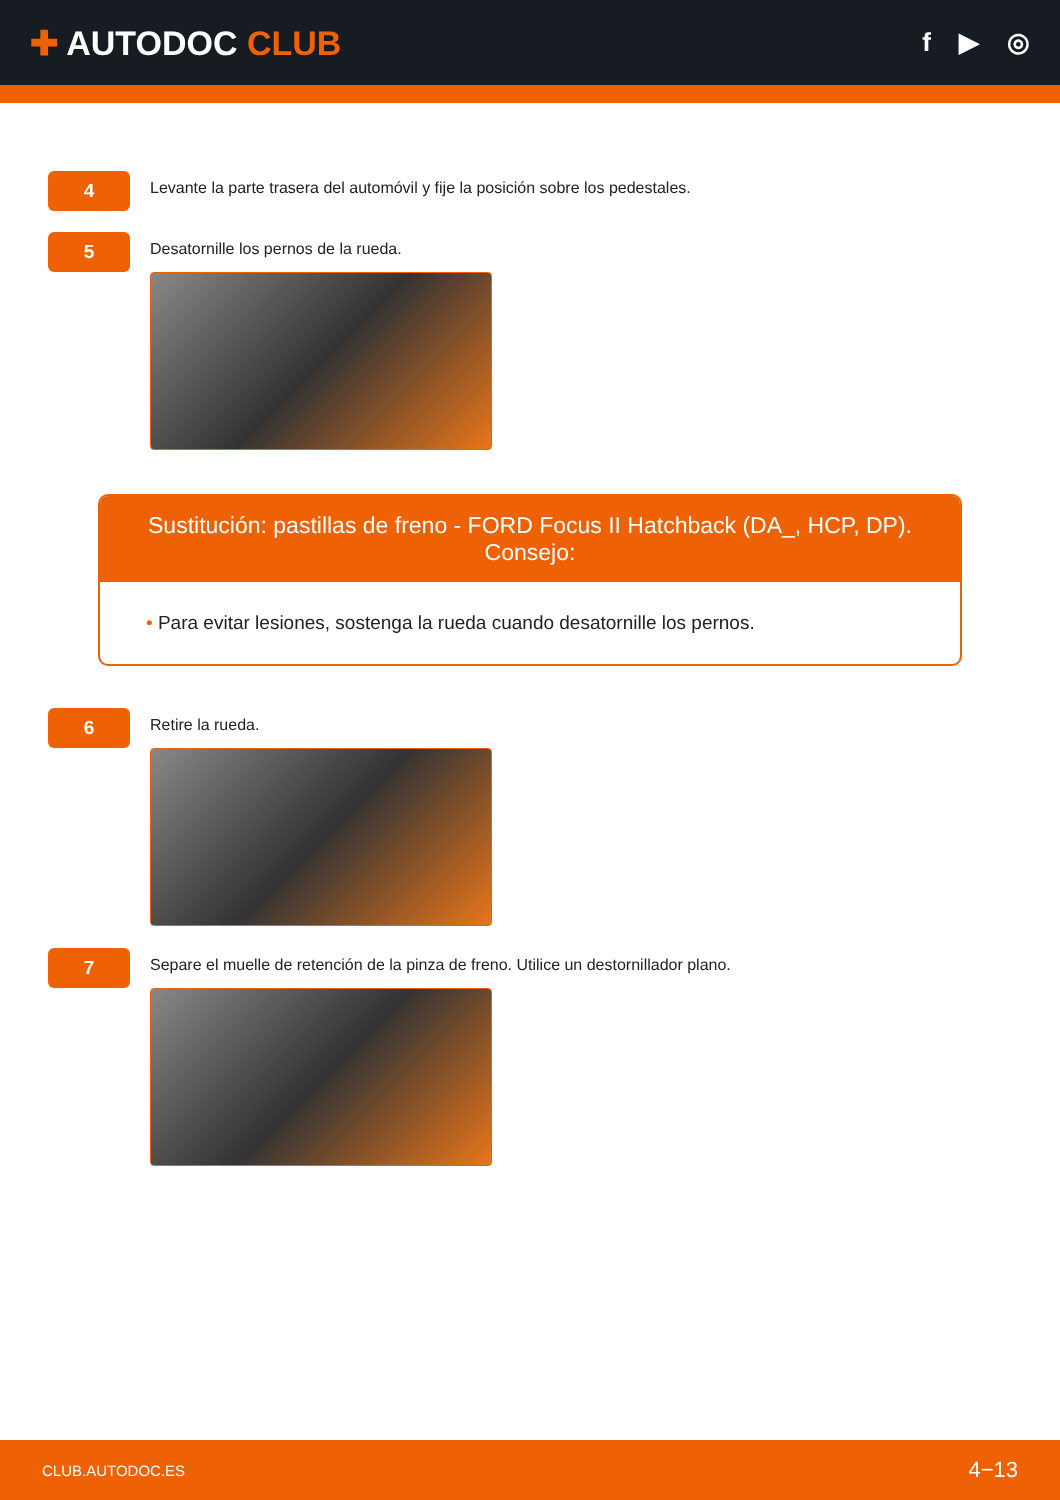✚ AUTODOC CLUB
f ▶ ◎
4
Levante la parte trasera del automóvil y fije la posición sobre los pedestales.
5
Desatornille los pernos de la rueda.
Sustitución: pastillas de freno - FORD Focus II Hatchback (DA_, HCP, DP).
Consejo:
• Para evitar lesiones, sostenga la rueda cuando desatornille los pernos.
6
Retire la rueda.
7
Separe el muelle de retención de la pinza de freno. Utilice un destornillador plano.
CLUB.AUTODOC.ES 4−13